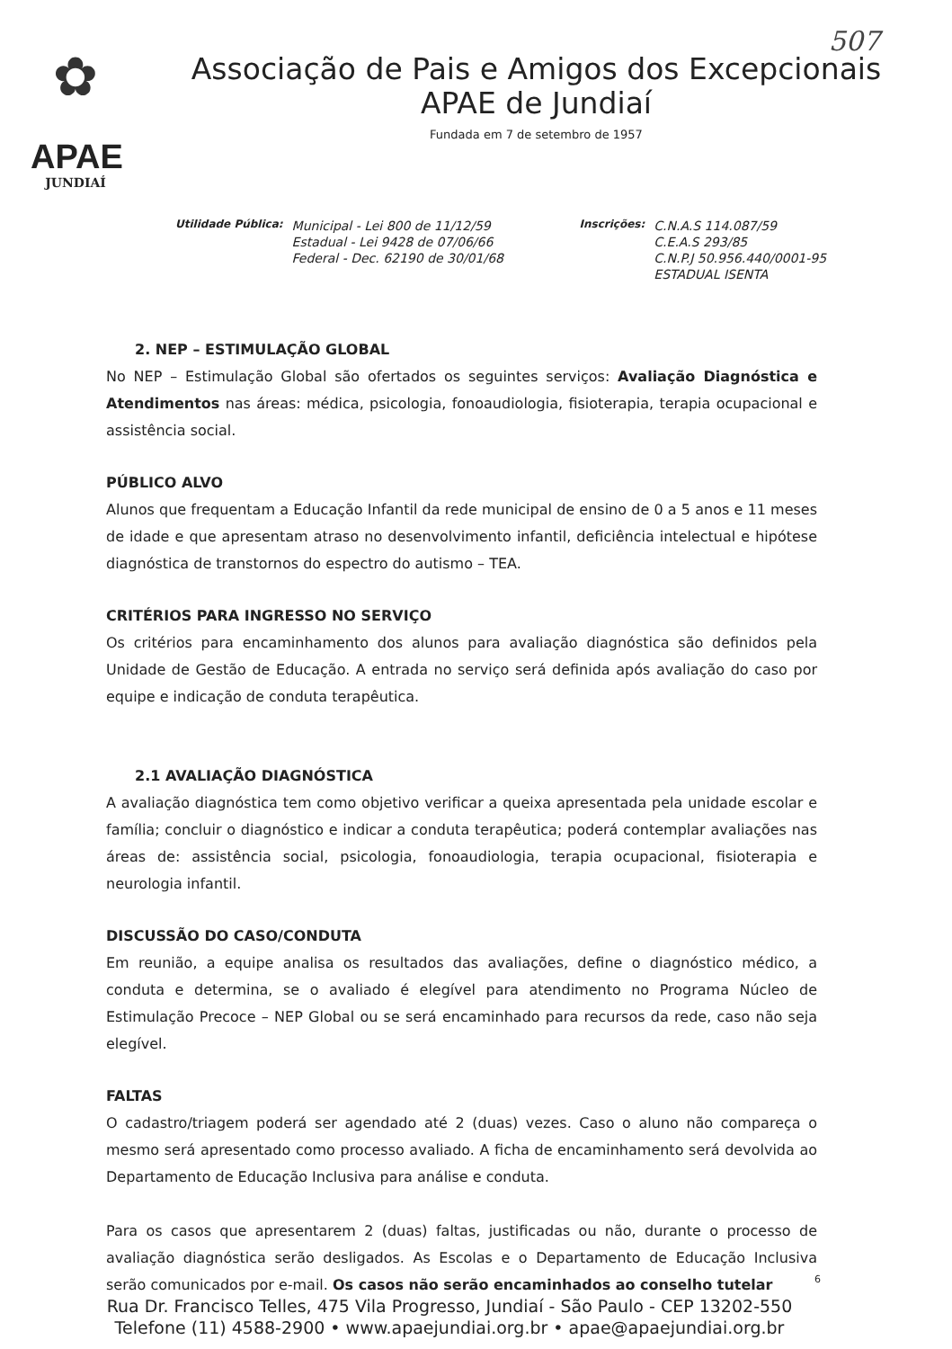507
✿
APAE
JUNDIAÍ
Associação de Pais e Amigos dos Excepcionais
APAE de Jundiaí
Fundada em 7 de setembro de 1957
Utilidade Pública:
Municipal - Lei 800 de 11/12/59
Estadual - Lei 9428 de 07/06/66
Federal - Dec. 62190 de 30/01/68
Inscrições:
C.N.A.S 114.087/59
C.E.A.S 293/85
C.N.P.J 50.956.440/0001-95
ESTADUAL ISENTA
2. NEP – ESTIMULAÇÃO GLOBAL
No NEP – Estimulação Global são ofertados os seguintes serviços: Avaliação Diagnóstica e Atendimentos nas áreas: médica, psicologia, fonoaudiologia, fisioterapia, terapia ocupacional e assistência social.
PÚBLICO ALVO
Alunos que frequentam a Educação Infantil da rede municipal de ensino de 0 a 5 anos e 11 meses de idade e que apresentam atraso no desenvolvimento infantil, deficiência intelectual e hipótese diagnóstica de transtornos do espectro do autismo – TEA.
CRITÉRIOS PARA INGRESSO NO SERVIÇO
Os critérios para encaminhamento dos alunos para avaliação diagnóstica são definidos pela Unidade de Gestão de Educação. A entrada no serviço será definida após avaliação do caso por equipe e indicação de conduta terapêutica.
2.1 AVALIAÇÃO DIAGNÓSTICA
A avaliação diagnóstica tem como objetivo verificar a queixa apresentada pela unidade escolar e família; concluir o diagnóstico e indicar a conduta terapêutica; poderá contemplar avaliações nas áreas de: assistência social, psicologia, fonoaudiologia, terapia ocupacional, fisioterapia e neurologia infantil.
DISCUSSÃO DO CASO/CONDUTA
Em reunião, a equipe analisa os resultados das avaliações, define o diagnóstico médico, a conduta e determina, se o avaliado é elegível para atendimento no Programa Núcleo de Estimulação Precoce – NEP Global ou se será encaminhado para recursos da rede, caso não seja elegível.
FALTAS
O cadastro/triagem poderá ser agendado até 2 (duas) vezes. Caso o aluno não compareça o mesmo será apresentado como processo avaliado. A ficha de encaminhamento será devolvida ao Departamento de Educação Inclusiva para análise e conduta.
Para os casos que apresentarem 2 (duas) faltas, justificadas ou não, durante o processo de avaliação diagnóstica serão desligados. As Escolas e o Departamento de Educação Inclusiva serão comunicados por e-mail. Os casos não serão encaminhados ao conselho tutelar
6
Rua Dr. Francisco Telles, 475 Vila Progresso, Jundiaí - São Paulo - CEP 13202-550
Telefone (11) 4588-2900 • www.apaejundiai.org.br • apae@apaejundiai.org.br